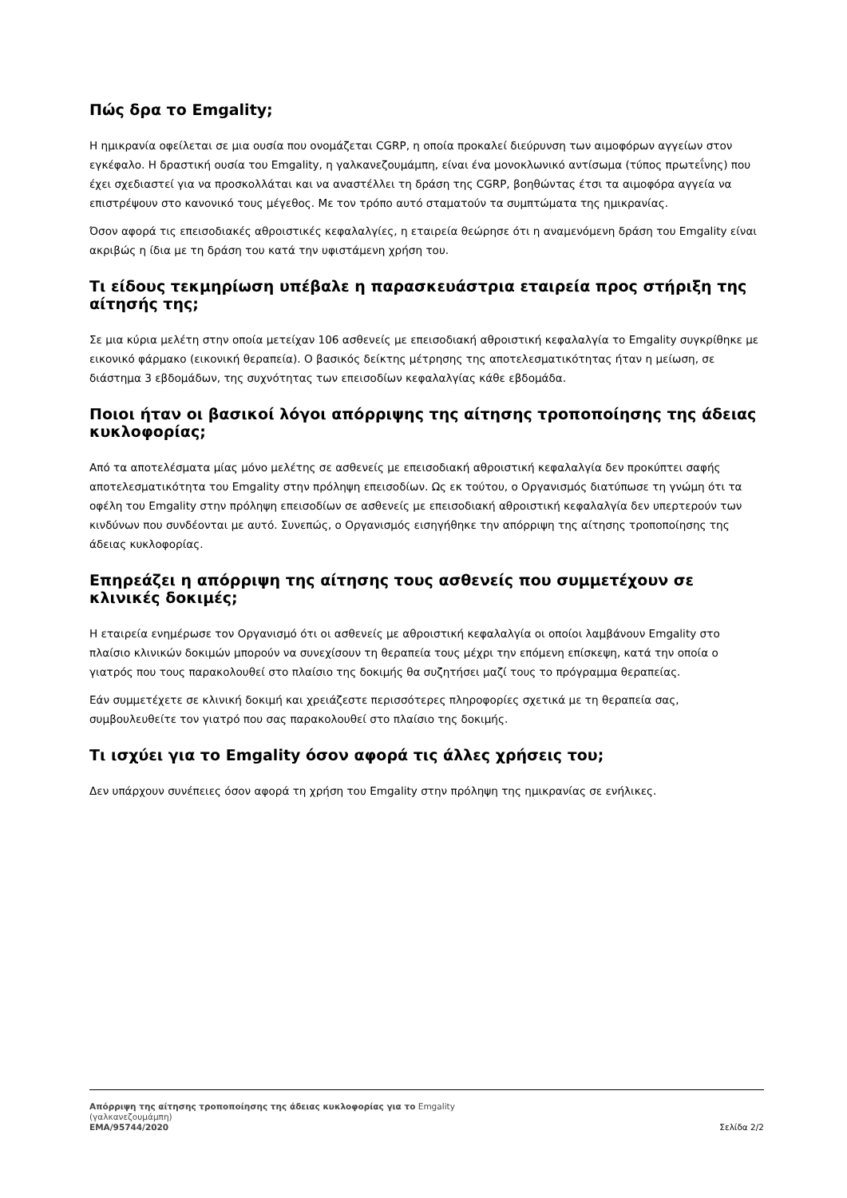Πώς δρα το Emgality;
Η ημικρανία οφείλεται σε μια ουσία που ονομάζεται CGRP, η οποία προκαλεί διεύρυνση των αιμοφόρων αγγείων στον εγκέφαλο. Η δραστική ουσία του Emgality, η γαλκανεζουμάμπη, είναι ένα μονοκλωνικό αντίσωμα (τύπος πρωτεΐνης) που έχει σχεδιαστεί για να προσκολλάται και να αναστέλλει τη δράση της CGRP, βοηθώντας έτσι τα αιμοφόρα αγγεία να επιστρέψουν στο κανονικό τους μέγεθος. Με τον τρόπο αυτό σταματούν τα συμπτώματα της ημικρανίας.
Όσον αφορά τις επεισοδιακές αθροιστικές κεφαλαλγίες, η εταιρεία θεώρησε ότι η αναμενόμενη δράση του Emgality είναι ακριβώς η ίδια με τη δράση του κατά την υφιστάμενη χρήση του.
Τι είδους τεκμηρίωση υπέβαλε η παρασκευάστρια εταιρεία προς στήριξη της αίτησής της;
Σε μια κύρια μελέτη στην οποία μετείχαν 106 ασθενείς με επεισοδιακή αθροιστική κεφαλαλγία το Emgality συγκρίθηκε με εικονικό φάρμακο (εικονική θεραπεία). Ο βασικός δείκτης μέτρησης της αποτελεσματικότητας ήταν η μείωση, σε διάστημα 3 εβδομάδων, της συχνότητας των επεισοδίων κεφαλαλγίας κάθε εβδομάδα.
Ποιοι ήταν οι βασικοί λόγοι απόρριψης της αίτησης τροποποίησης της άδειας κυκλοφορίας;
Από τα αποτελέσματα μίας μόνο μελέτης σε ασθενείς με επεισοδιακή αθροιστική κεφαλαλγία δεν προκύπτει σαφής αποτελεσματικότητα του Emgality στην πρόληψη επεισοδίων. Ως εκ τούτου, ο Οργανισμός διατύπωσε τη γνώμη ότι τα οφέλη του Emgality στην πρόληψη επεισοδίων σε ασθενείς με επεισοδιακή αθροιστική κεφαλαλγία δεν υπερτερούν των κινδύνων που συνδέονται με αυτό. Συνεπώς, ο Οργανισμός εισηγήθηκε την απόρριψη της αίτησης τροποποίησης της άδειας κυκλοφορίας.
Επηρεάζει η απόρριψη της αίτησης τους ασθενείς που συμμετέχουν σε κλινικές δοκιμές;
Η εταιρεία ενημέρωσε τον Οργανισμό ότι οι ασθενείς με αθροιστική κεφαλαλγία οι οποίοι λαμβάνουν Emgality στο πλαίσιο κλινικών δοκιμών μπορούν να συνεχίσουν τη θεραπεία τους μέχρι την επόμενη επίσκεψη, κατά την οποία ο γιατρός που τους παρακολουθεί στο πλαίσιο της δοκιμής θα συζητήσει μαζί τους το πρόγραμμα θεραπείας.
Εάν συμμετέχετε σε κλινική δοκιμή και χρειάζεστε περισσότερες πληροφορίες σχετικά με τη θεραπεία σας, συμβουλευθείτε τον γιατρό που σας παρακολουθεί στο πλαίσιο της δοκιμής.
Τι ισχύει για το Emgality όσον αφορά τις άλλες χρήσεις του;
Δεν υπάρχουν συνέπειες όσον αφορά τη χρήση του Emgality στην πρόληψη της ημικρανίας σε ενήλικες.
Απόρριψη της αίτησης τροποποίησης της άδειας κυκλοφορίας για το Emgality
(γαλκανεζουμάμπη)
EMA/95744/2020 Σελίδα 2/2